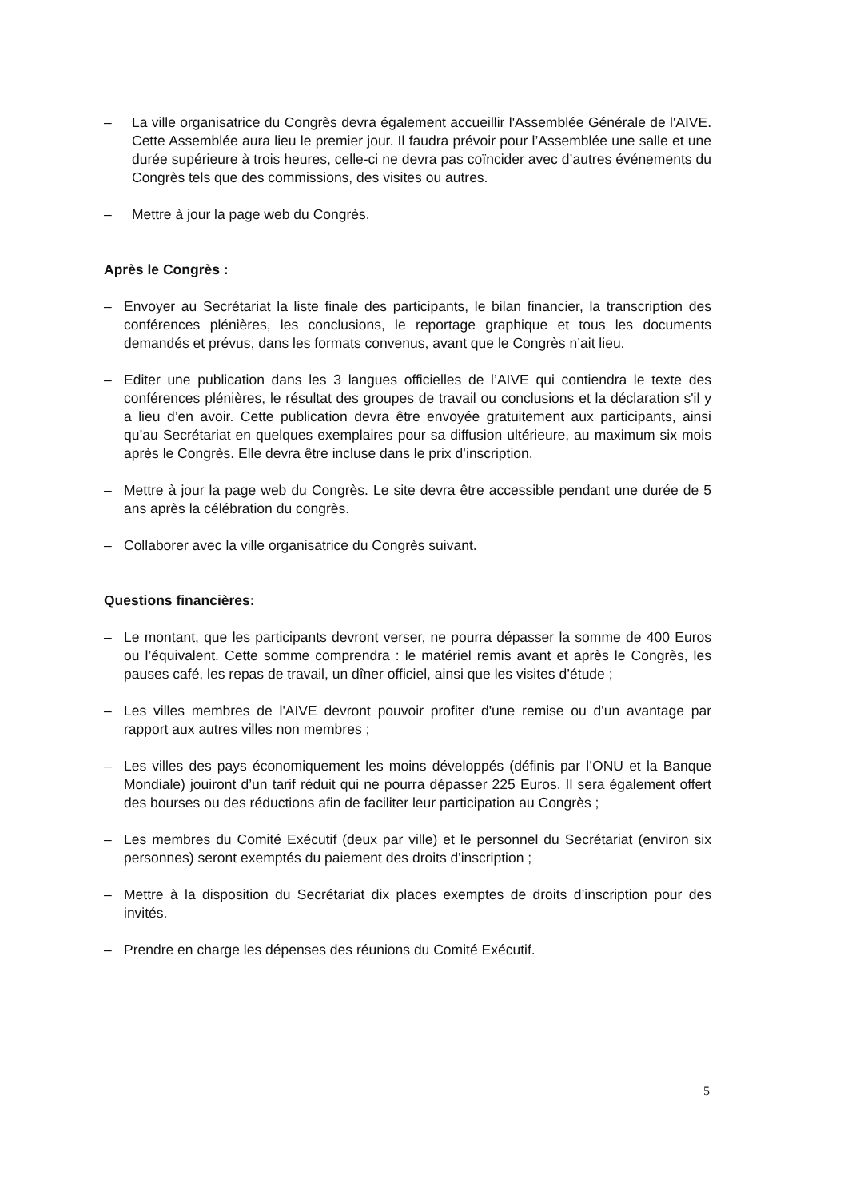– La ville organisatrice du Congrès devra également accueillir l'Assemblée Générale de l'AIVE. Cette Assemblée aura lieu le premier jour. Il faudra prévoir pour l’Assemblée une salle et une durée supérieure à trois heures, celle-ci ne devra pas coïncider avec d’autres événements du Congrès tels que des commissions, des visites ou autres.
– Mettre à jour la page web du Congrès.
Après le Congrès :
– Envoyer au Secrétariat la liste finale des participants, le bilan financier, la transcription des conférences plénières, les conclusions, le reportage graphique et tous les documents demandés et prévus, dans les formats convenus, avant que le Congrès n’ait lieu.
– Editer une publication dans les 3 langues officielles de l’AIVE qui contiendra le texte des conférences plénières, le résultat des groupes de travail ou conclusions et la déclaration s'il y a lieu d’en avoir. Cette publication devra être envoyée gratuitement aux participants, ainsi qu’au Secrétariat en quelques exemplaires pour sa diffusion ultérieure, au maximum six mois après le Congrès. Elle devra être incluse dans le prix d’inscription.
– Mettre à jour la page web du Congrès. Le site devra être accessible pendant une durée de 5 ans après la célébration du congrès.
– Collaborer avec la ville organisatrice du Congrès suivant.
Questions financières:
– Le montant, que les participants devront verser, ne pourra dépasser la somme de 400 Euros ou l’équivalent. Cette somme comprendra : le matériel remis avant et après le Congrès, les pauses café, les repas de travail, un dîner officiel, ainsi que les visites d’étude ;
– Les villes membres de l'AIVE devront pouvoir profiter d'une remise ou d'un avantage par rapport aux autres villes non membres ;
– Les villes des pays économiquement les moins développés (définis par l’ONU et la Banque Mondiale) jouiront d’un tarif réduit qui ne pourra dépasser 225 Euros. Il sera également offert des bourses ou des réductions afin de faciliter leur participation au Congrès ;
– Les membres du Comité Exécutif (deux par ville) et le personnel du Secrétariat (environ six personnes) seront exemptés du paiement des droits d'inscription ;
– Mettre à la disposition du Secrétariat dix places exemptes de droits d’inscription pour des invités.
– Prendre en charge les dépenses des réunions du Comité Exécutif.
5